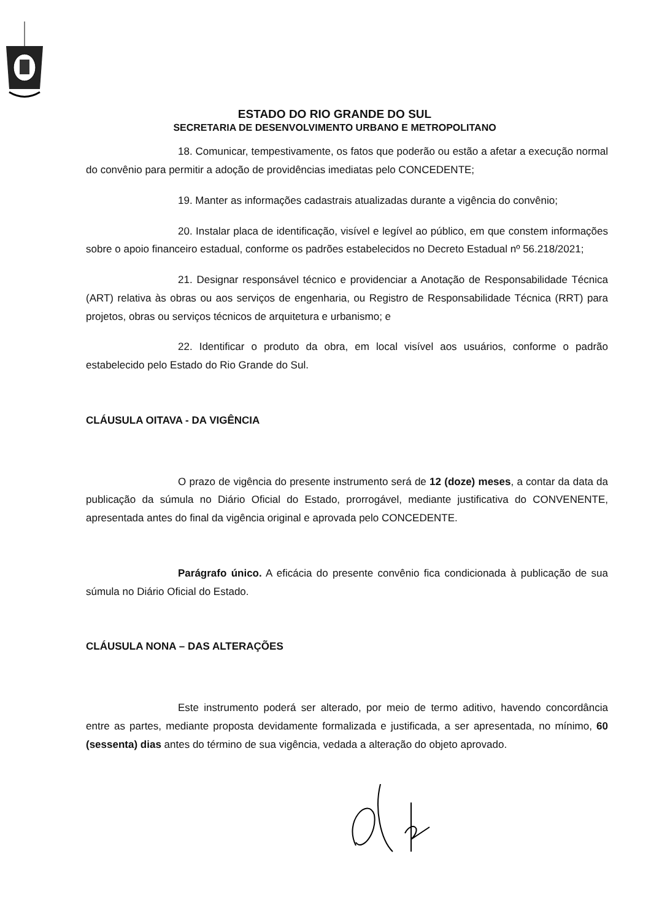ESTADO DO RIO GRANDE DO SUL
SECRETARIA DE DESENVOLVIMENTO URBANO E METROPOLITANO
18. Comunicar, tempestivamente, os fatos que poderão ou estão a afetar a execução normal do convênio para permitir a adoção de providências imediatas pelo CONCEDENTE;
19. Manter as informações cadastrais atualizadas durante a vigência do convênio;
20. Instalar placa de identificação, visível e legível ao público, em que constem informações sobre o apoio financeiro estadual, conforme os padrões estabelecidos no Decreto Estadual nº 56.218/2021;
21. Designar responsável técnico e providenciar a Anotação de Responsabilidade Técnica (ART) relativa às obras ou aos serviços de engenharia, ou Registro de Responsabilidade Técnica (RRT) para projetos, obras ou serviços técnicos de arquitetura e urbanismo; e
22. Identificar o produto da obra, em local visível aos usuários, conforme o padrão estabelecido pelo Estado do Rio Grande do Sul.
CLÁUSULA OITAVA - DA VIGÊNCIA
O prazo de vigência do presente instrumento será de 12 (doze) meses, a contar da data da publicação da súmula no Diário Oficial do Estado, prorrogável, mediante justificativa do CONVENENTE, apresentada antes do final da vigência original e aprovada pelo CONCEDENTE.
Parágrafo único. A eficácia do presente convênio fica condicionada à publicação de sua súmula no Diário Oficial do Estado.
CLÁUSULA NONA – DAS ALTERAÇÕES
Este instrumento poderá ser alterado, por meio de termo aditivo, havendo concordância entre as partes, mediante proposta devidamente formalizada e justificada, a ser apresentada, no mínimo, 60 (sessenta) dias antes do término de sua vigência, vedada a alteração do objeto aprovado.